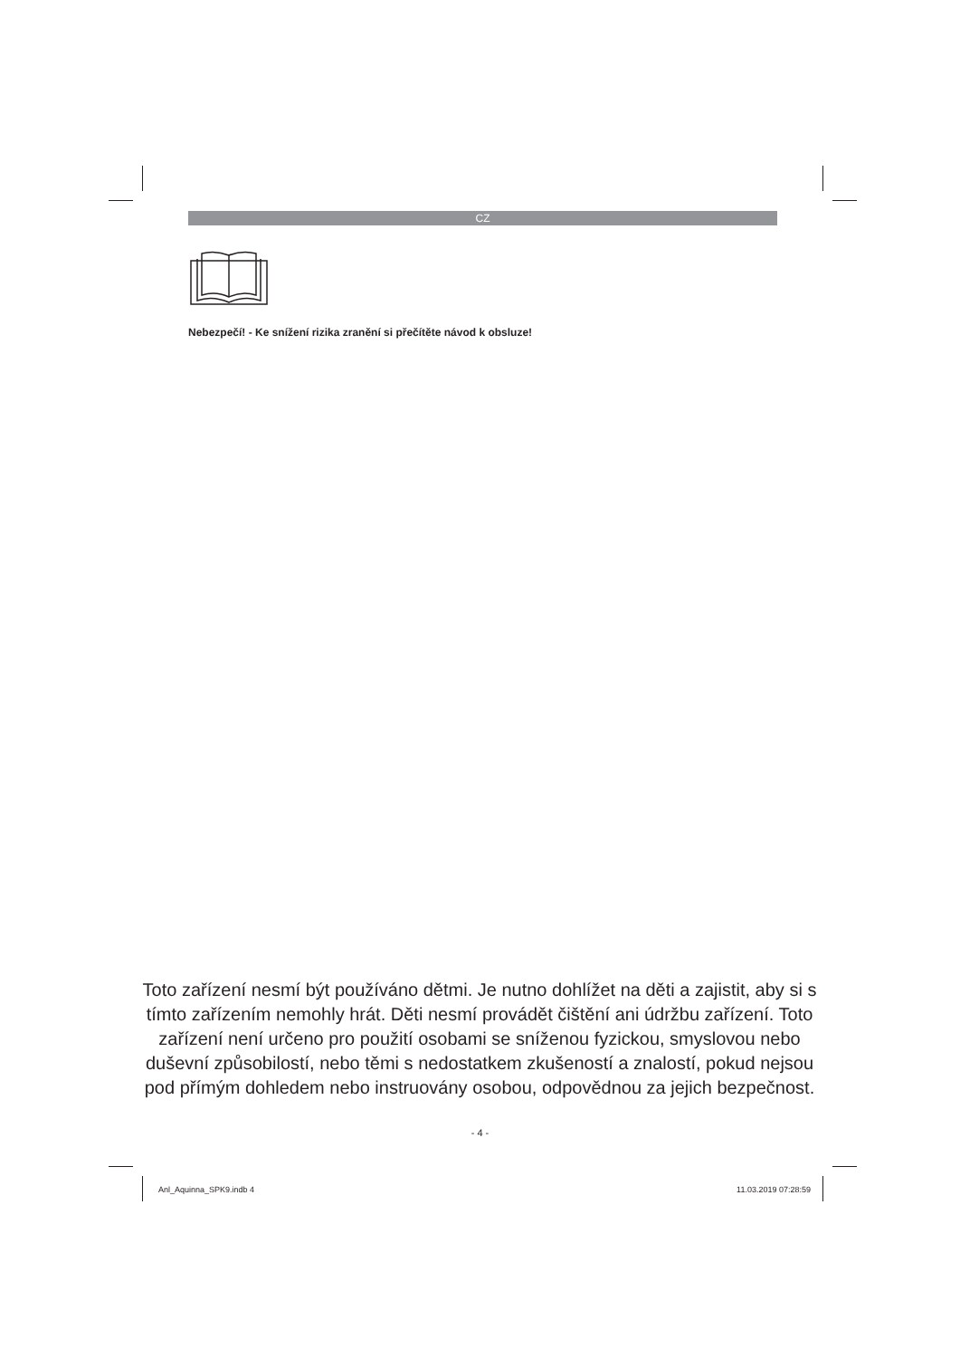CZ
Nebezpečí! - Ke snížení rizika zranění si přečítěte návod k obsluze!
Toto zařízení nesmí být používáno dětmi. Je nutno dohlížet na děti a zajistit, aby si s tímto zařízením nemohly hrát. Děti nesmí provádět čištění ani údržbu zařízení. Toto zařízení není určeno pro použití osobami se sníženou fyzickou, smyslovou nebo duševní způsobilostí, nebo těmi s nedostatkem zkušeností a znalostí, pokud nejsou pod přímým dohledem nebo instruovány osobou, odpovědnou za jejich bezpečnost.
- 4 -
Anl_Aquinna_SPK9.indb 4 11.03.2019 07:28:59